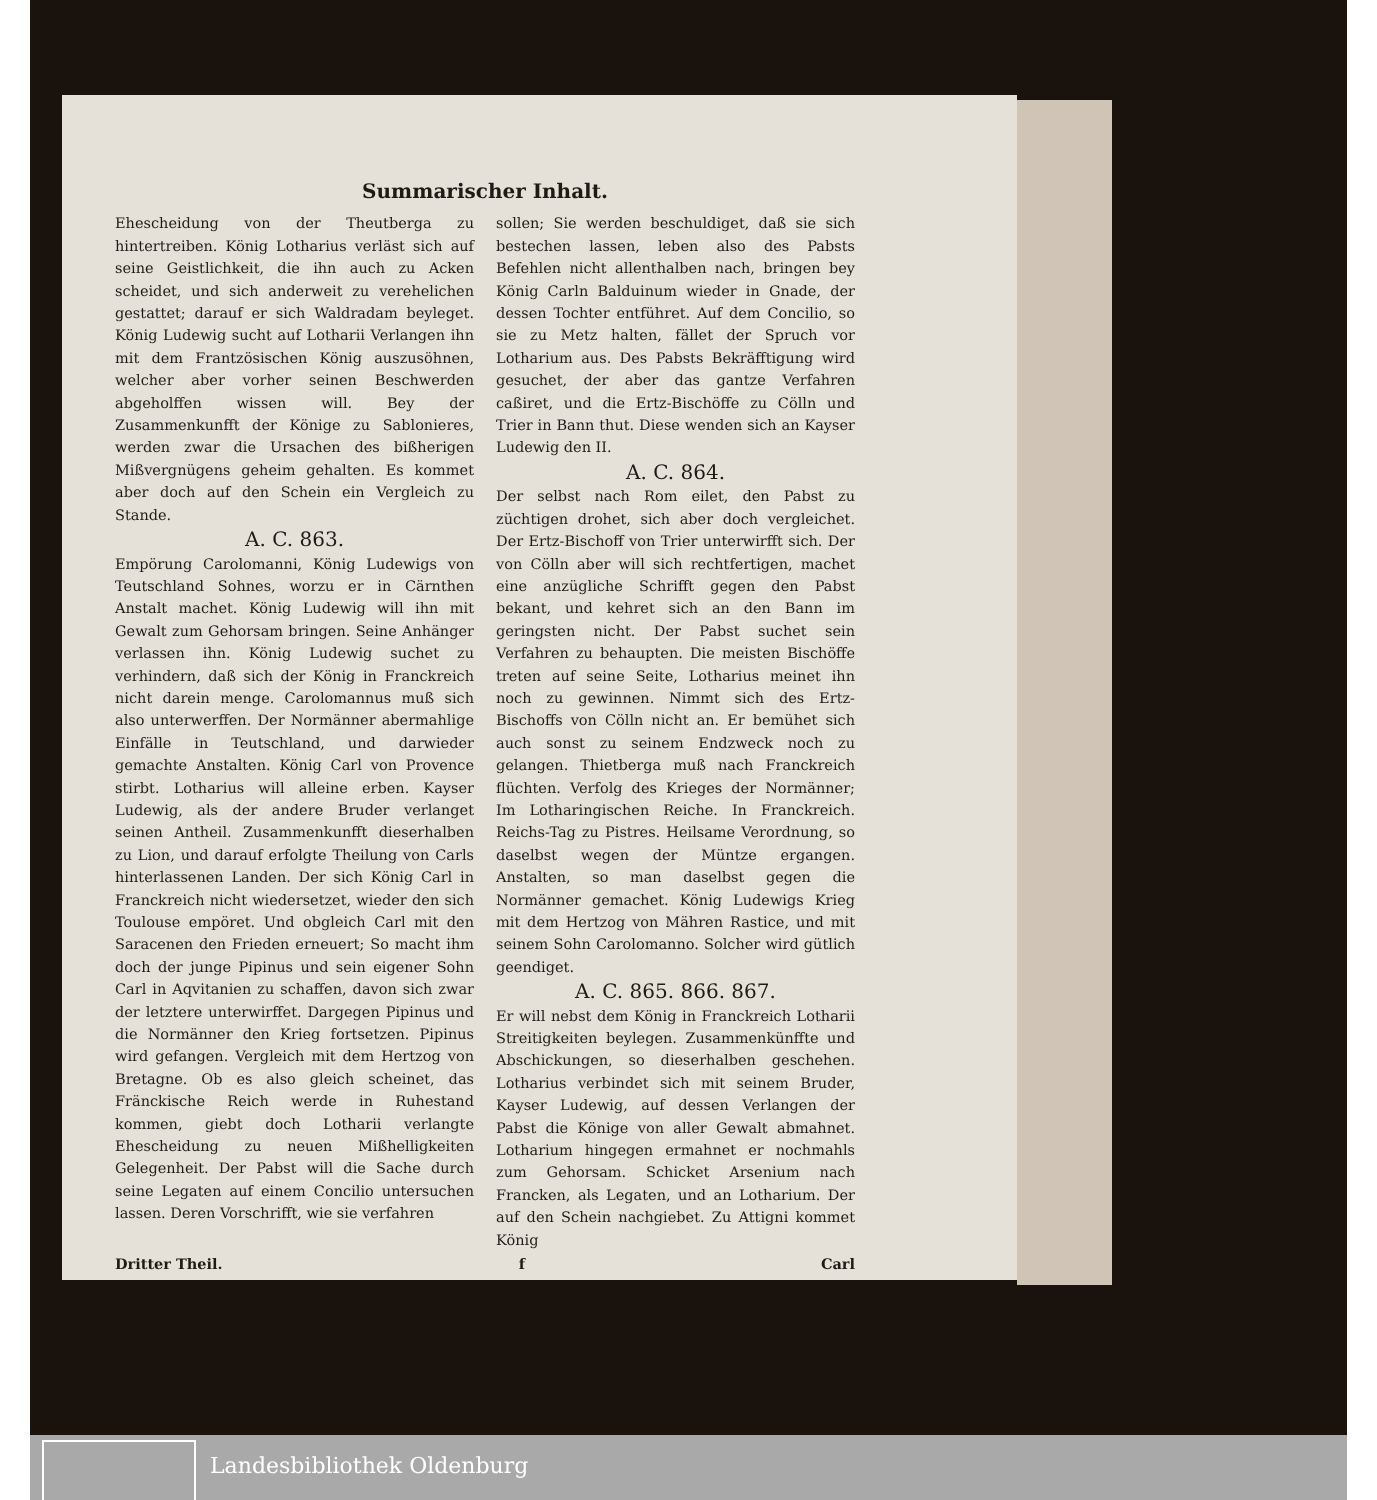Summarischer Inhalt.
Ehescheidung von der Theutberga zu hintertreiben. König Lotharius verläst sich auf seine Geistlichkeit, die ihn auch zu Acken scheidet, und sich anderweit zu verehelichen gestattet; darauf er sich Waldradam beyleget. König Ludewig sucht auf Lotharii Verlangen ihn mit dem Frantzösischen König auszusöhnen, welcher aber vorher seinen Beschwerden abgeholffen wissen will. Bey der Zusammenkunfft der Könige zu Sablonieres, werden zwar die Ursachen des bißherigen Mißvergnügens geheim gehalten. Es kommet aber doch auf den Schein ein Vergleich zu Stande.
A. C. 863.
Empörung Carolomanni, König Ludewigs von Teutschland Sohnes, worzu er in Cärnthen Anstalt machet. König Ludewig will ihn mit Gewalt zum Gehorsam bringen. Seine Anhänger verlassen ihn. König Ludewig suchet zu verhindern, daß sich der König in Franckreich nicht darein menge. Carolomannus muß sich also unterwerffen. Der Normänner abermahlige Einfälle in Teutschland, und darwieder gemachte Anstalten. König Carl von Provence stirbt. Lotharius will alleine erben. Kayser Ludewig, als der andere Bruder verlanget seinen Antheil. Zusammenkunfft dieserhalben zu Lion, und darauf erfolgte Theilung von Carls hinterlassenen Landen. Der sich König Carl in Franckreich nicht wiedersetzet, wieder den sich Toulouse empöret. Und obgleich Carl mit den Saracenen den Frieden erneuert; So macht ihm doch der junge Pipinus und sein eigener Sohn Carl in Aqvitanien zu schaffen, davon sich zwar der letztere unterwirffet. Dargegen Pipinus und die Normänner den Krieg fortsetzen. Pipinus wird gefangen. Vergleich mit dem Hertzog von Bretagne. Ob es also gleich scheinet, das Fränckische Reich werde in Ruhestand kommen, giebt doch Lotharii verlangte Ehescheidung zu neuen Mißhelligkeiten Gelegenheit. Der Pabst will die Sache durch seine Legaten auf einem Concilio untersuchen lassen. Deren Vorschrifft, wie sie verfahren
sollen; Sie werden beschuldiget, daß sie sich bestechen lassen, leben also des Pabsts Befehlen nicht allenthalben nach, bringen bey König Carln Balduinum wieder in Gnade, der dessen Tochter entführet. Auf dem Concilio, so sie zu Metz halten, fället der Spruch vor Lotharium aus. Des Pabsts Bekräfftigung wird gesuchet, der aber das gantze Verfahren caßiret, und die Ertz-Bischöffe zu Cölln und Trier in Bann thut. Diese wenden sich an Kayser Ludewig den II.
A. C. 864.
Der selbst nach Rom eilet, den Pabst zu züchtigen drohet, sich aber doch vergleichet. Der Ertz-Bischoff von Trier unterwirfft sich. Der von Cölln aber will sich rechtfertigen, machet eine anzügliche Schrifft gegen den Pabst bekant, und kehret sich an den Bann im geringsten nicht. Der Pabst suchet sein Verfahren zu behaupten. Die meisten Bischöffe treten auf seine Seite, Lotharius meinet ihn noch zu gewinnen. Nimmt sich des Ertz-Bischoffs von Cölln nicht an. Er bemühet sich auch sonst zu seinem Endzweck noch zu gelangen. Thietberga muß nach Franckreich flüchten. Verfolg des Krieges der Normänner; Im Lotharingischen Reiche. In Franckreich. Reichs-Tag zu Pistres. Heilsame Verordnung, so daselbst wegen der Müntze ergangen. Anstalten, so man daselbst gegen die Normänner gemachet. König Ludewigs Krieg mit dem Hertzog von Mähren Rastice, und mit seinem Sohn Carolomanno. Solcher wird gütlich geendiget.
A. C. 865. 866. 867.
Er will nebst dem König in Franckreich Lotharii Streitigkeiten beylegen. Zusammenkünffte und Abschickungen, so dieserhalben geschehen. Lotharius verbindet sich mit seinem Bruder, Kayser Ludewig, auf dessen Verlangen der Pabst die Könige von aller Gewalt abmahnet. Lotharium hingegen ermahnet er nochmahls zum Gehorsam. Schicket Arsenium nach Francken, als Legaten, und an Lotharium. Der auf den Schein nachgiebet. Zu Attigni kommet König
Dritter Theil. f Carl
Landesbibliothek Oldenburg